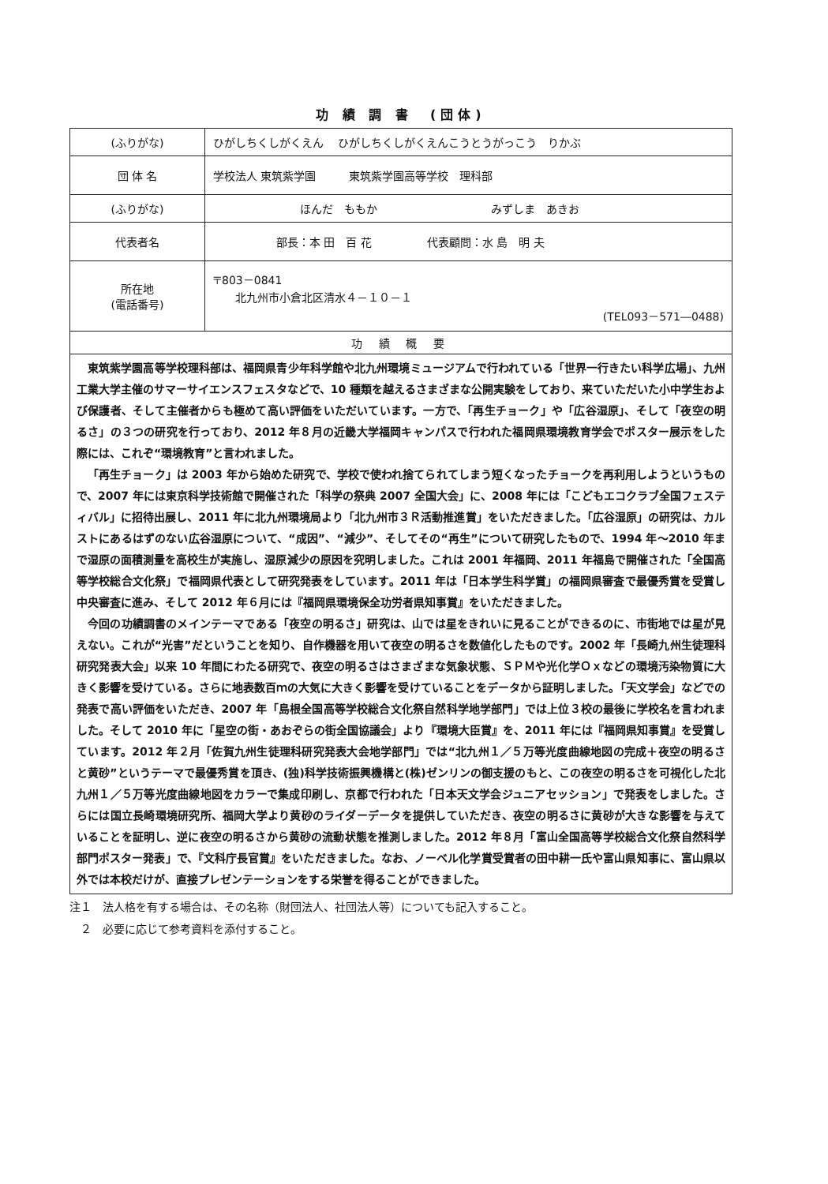功 績 調 書　(団体)
| (ふりがな) | ひがしちくしがくえん ひがしちくしがくえんこうとうがっこう りかぶ |
| 団 体 名 | 学校法人 東筑紫学園 東筑紫学園高等学校 理科部 |
| (ふりがな) | ほんだ ももか みずしま あきお |
| 代表者名 | 部長：本 田 百 花 代表顧問：水 島 明 夫 |
| 所在地 (電話番号) | 〒803－0841 北九州市小倉北区清水４－１０－１ (TEL093－571―0488) |
| 功 績 概 要 | |
| 東筑紫学園高等学校理科部は、福岡県青少年科学館や北九州環境ミュージアムで行われている「世界一行きたい科学広場」、九州工業大学主催のサマーサイエンスフェスタなどで、10 種類を越えるさまざまな公開実験をしており、来ていただいた小中学生および保護者、そして主催者からも極めて高い評価をいただいています。一方で、「再生チョーク」や「広谷湿原」、そして「夜空の明るさ」の３つの研究を行っており、2012 年８月の近畿大学福岡キャンパスで行われた福岡県環境教育学会でポスター展示をした際には、これぞ“環境教育”と言われました。 「再生チョーク」は 2003 年から始めた研究で、学校で使われ捨てられてしまう短くなったチョークを再利用しようというもので、2007 年には東京科学技術館で開催された「科学の祭典 2007 全国大会」に、2008 年には「こどもエコクラブ全国フェスティバル」に招待出展し、2011 年に北九州環境局より「北九州市３Ｒ活動推進賞」をいただきました。「広谷湿原」の研究は、カルストにあるはずのない広谷湿原について、“成因”、“減少”、そしてその“再生”について研究したもので、1994 年～2010 年まで湿原の面積測量を高校生が実施し、湿原減少の原因を究明しました。これは 2001 年福岡、2011 年福島で開催された「全国高等学校総合文化祭」で福岡県代表として研究発表をしています。2011 年は「日本学生科学賞」の福岡県審査で最優秀賞を受賞し中央審査に進み、そして 2012 年６月には『福岡県環境保全功労者県知事賞』をいただきました。 今回の功績調書のメインテーマである「夜空の明るさ」研究は、山では星をきれいに見ることができるのに、市街地では星が見えない。これが“光害”だということを知り、自作機器を用いて夜空の明るさを数値化したものです。2002 年「長崎九州生徒理科研究発表大会」以来 10 年間にわたる研究で、夜空の明るさはさまざまな気象状態、ＳＰＭや光化学Ｏｘなどの環境汚染物質に大きく影響を受けている。さらに地表数百ｍの大気に大きく影響を受けていることをデータから証明しました。「天文学会」などでの発表で高い評価をいただき、2007 年「島根全国高等学校総合文化祭自然科学地学部門」では上位３校の最後に学校名を言われました。そして 2010 年に「星空の街・あおぞらの街全国協議会」より『環境大臣賞』を、2011 年には『福岡県知事賞』を受賞しています。2012 年２月「佐賀九州生徒理科研究発表大会地学部門」では“北九州１／５万等光度曲線地図の完成＋夜空の明るさと黄砂”というテーマで最優秀賞を頂き、(独)科学技術振興機構と(株)ゼンリンの御支援のもと、この夜空の明るさを可視化した北九州１／５万等光度曲線地図をカラーで集成印刷し、京都で行われた「日本天文学会ジュニアセッション」で発表をしました。さらには国立長崎環境研究所、福岡大学より黄砂のライダーデータを提供していただき、夜空の明るさに黄砂が大きな影響を与えていることを証明し、逆に夜空の明るさから黄砂の流動状態を推測しました。2012 年８月「富山全国高等学校総合文化祭自然科学部門ポスター発表」で、『文科庁長官賞』をいただきました。なお、ノーベル化学賞受賞者の田中耕一氏や富山県知事に、富山県以外では本校だけが、直接プレゼンテーションをする栄誉を得ることができました。 | |
注１　法人格を有する場合は、その名称（財団法人、社団法人等）についても記入すること。
　２　必要に応じて参考資料を添付すること。